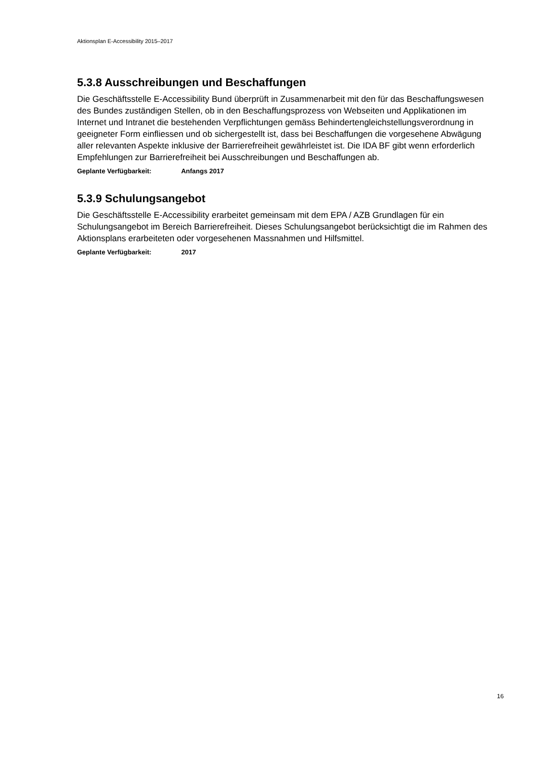Aktionsplan E-Accessibility 2015–2017
5.3.8 Ausschreibungen und Beschaffungen
Die Geschäftsstelle E-Accessibility Bund überprüft in Zusammenarbeit mit den für das Beschaffungswesen des Bundes zuständigen Stellen, ob in den Beschaffungsprozess von Webseiten und Applikationen im Internet und Intranet die bestehenden Verpflichtungen gemäss Behindertengleichstellungsverordnung in geeigneter Form einfliessen und ob sichergestellt ist, dass bei Beschaffungen die vorgesehene Abwägung aller relevanten Aspekte inklusive der Barrierefreiheit gewährleistet ist. Die IDA BF gibt wenn erforderlich Empfehlungen zur Barrierefreiheit bei Ausschreibungen und Beschaffungen ab.
Geplante Verfügbarkeit: Anfangs 2017
5.3.9 Schulungsangebot
Die Geschäftsstelle E-Accessibility erarbeitet gemeinsam mit dem EPA / AZB Grundlagen für ein Schulungsangebot im Bereich Barrierefreiheit. Dieses Schulungsangebot berücksichtigt die im Rahmen des Aktionsplans erarbeiteten oder vorgesehenen Massnahmen und Hilfsmittel.
Geplante Verfügbarkeit: 2017
16